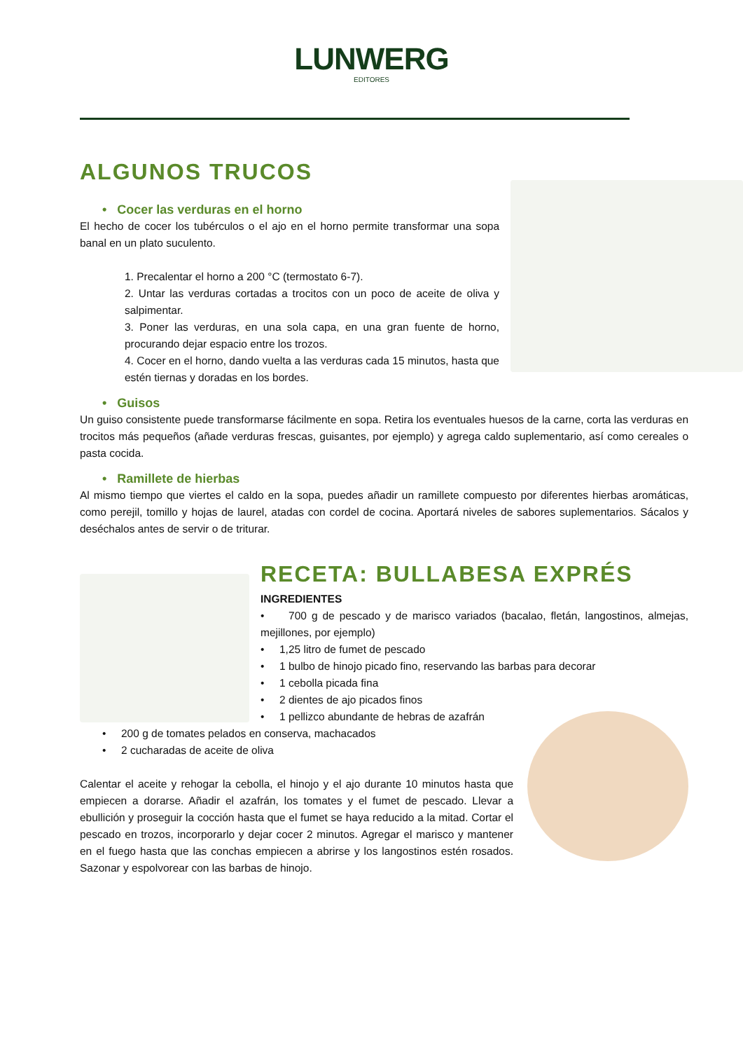LUNWERG
EDITORES
ALGUNOS TRUCOS
• Cocer las verduras en el horno
El hecho de cocer los tubérculos o el ajo en el horno permite transformar una sopa banal en un plato suculento.
1. Precalentar el horno a 200 °C (termostato 6-7).
2. Untar las verduras cortadas a trocitos con un poco de aceite de oliva y salpimentar.
3. Poner las verduras, en una sola capa, en una gran fuente de horno, procurando dejar espacio entre los trozos.
4. Cocer en el horno, dando vuelta a las verduras cada 15 minutos, hasta que estén tiernas y doradas en los bordes.
• Guisos
Un guiso consistente puede transformarse fácilmente en sopa. Retira los eventuales huesos de la carne, corta las verduras en trocitos más pequeños (añade verduras frescas, guisantes, por ejemplo) y agrega caldo suplementario, así como cereales o pasta cocida.
• Ramillete de hierbas
Al mismo tiempo que viertes el caldo en la sopa, puedes añadir un ramillete compuesto por diferentes hierbas aromáticas, como perejil, tomillo y hojas de laurel, atadas con cordel de cocina. Aportará niveles de sabores suplementarios. Sácalos y deséchalos antes de servir o de triturar.
RECETA: BULLABESA EXPRÉS
INGREDIENTES
• 700 g de pescado y de marisco variados (bacalao, fletán, langostinos, almejas, mejillones, por ejemplo)
• 1,25 litro de fumet de pescado
• 1 bulbo de hinojo picado fino, reservando las barbas para decorar
• 1 cebolla picada fina
• 2 dientes de ajo picados finos
• 1 pellizco abundante de hebras de azafrán
• 200 g de tomates pelados en conserva, machacados
• 2 cucharadas de aceite de oliva
Calentar el aceite y rehogar la cebolla, el hinojo y el ajo durante 10 minutos hasta que empiecen a dorarse. Añadir el azafrán, los tomates y el fumet de pescado. Llevar a ebullición y proseguir la cocción hasta que el fumet se haya reducido a la mitad. Cortar el pescado en trozos, incorporarlo y dejar cocer 2 minutos. Agregar el marisco y mantener en el fuego hasta que las conchas empiecen a abrirse y los langostinos estén rosados. Sazonar y espolvorear con las barbas de hinojo.